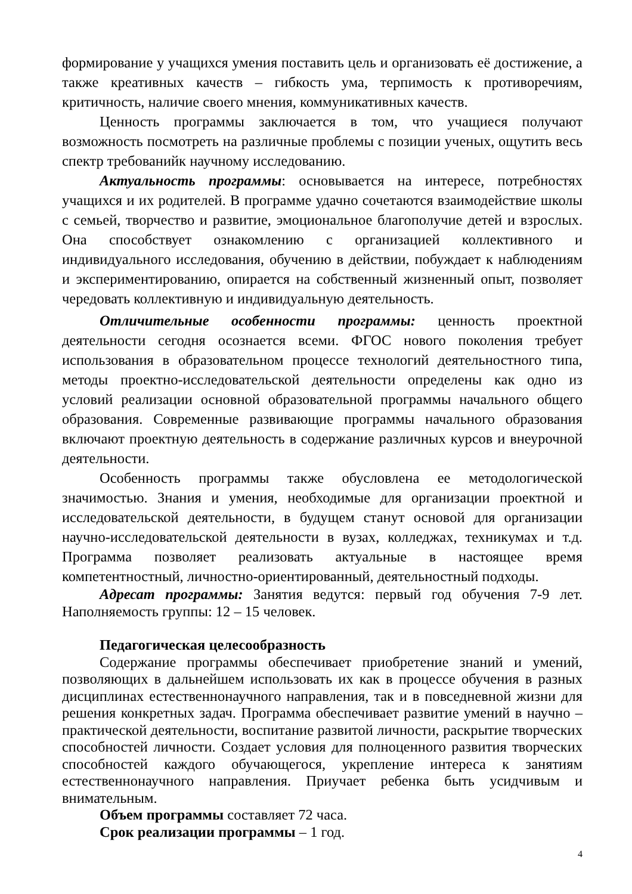формирование у учащихся умения поставить цель и организовать её достижение, а также креативных качеств – гибкость ума, терпимость к противоречиям, критичность, наличие своего мнения, коммуникативных качеств.
Ценность программы заключается в том, что учащиеся получают возможность посмотреть на различные проблемы с позиции ученых, ощутить весь спектр требованийк научному исследованию.
Актуальность программы: основывается на интересе, потребностях учащихся и их родителей. В программе удачно сочетаются взаимодействие школы с семьей, творчество и развитие, эмоциональное благополучие детей и взрослых. Она способствует ознакомлению с организацией коллективного и индивидуального исследования, обучению в действии, побуждает к наблюдениям и экспериментированию, опирается на собственный жизненный опыт, позволяет чередовать коллективную и индивидуальную деятельность.
Отличительные особенности программы: ценность проектной деятельности сегодня осознается всеми. ФГОС нового поколения требует использования в образовательном процессе технологий деятельностного типа, методы проектно-исследовательской деятельности определены как одно из условий реализации основной образовательной программы начального общего образования. Современные развивающие программы начального образования включают проектную деятельность в содержание различных курсов и внеурочной деятельности.
Особенность программы также обусловлена ее методологической значимостью. Знания и умения, необходимые для организации проектной и исследовательской деятельности, в будущем станут основой для организации научно-исследовательской деятельности в вузах, колледжах, техникумах и т.д. Программа позволяет реализовать актуальные в настоящее время компетентностный, личностно-ориентированный, деятельностный подходы.
Адресат программы: Занятия ведутся: первый год обучения 7-9 лет. Наполняемость группы: 12 – 15 человек.
Педагогическая целесообразность
Содержание программы обеспечивает приобретение знаний и умений, позволяющих в дальнейшем использовать их как в процессе обучения в разных дисциплинах естественнонаучного направления, так и в повседневной жизни для решения конкретных задач. Программа обеспечивает развитие умений в научно – практической деятельности, воспитание развитой личности, раскрытие творческих способностей личности. Создает условия для полноценного развития творческих способностей каждого обучающегося, укрепление интереса к занятиям естественнонаучного направления. Приучает ребенка быть усидчивым и внимательным.
Объем программы составляет 72 часа.
Срок реализации программы – 1 год.
4